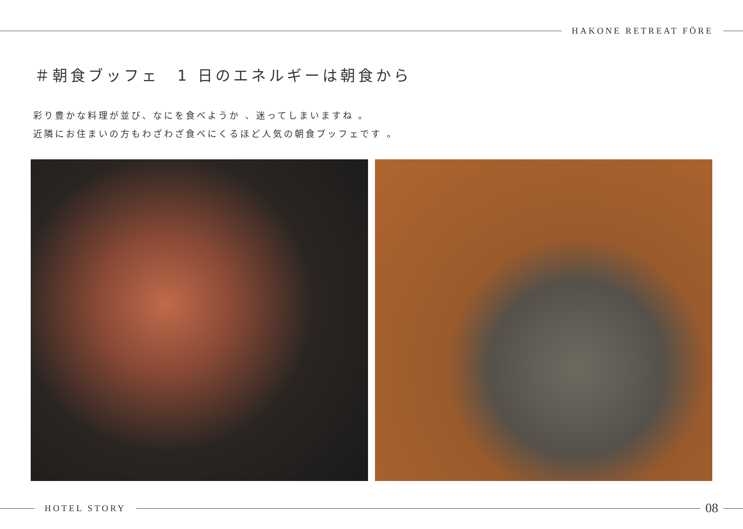HAKONE RETREAT FÖRE
＃朝食ブッフェ　1 日のエネルギーは朝食から
彩り豊かな料理が並び、なにを食べようか 、迷ってしまいますね 。
近隣にお住まいの方もわざわざ食べにくるほど人気の朝食ブッフェです 。
HOTEL STORY
08